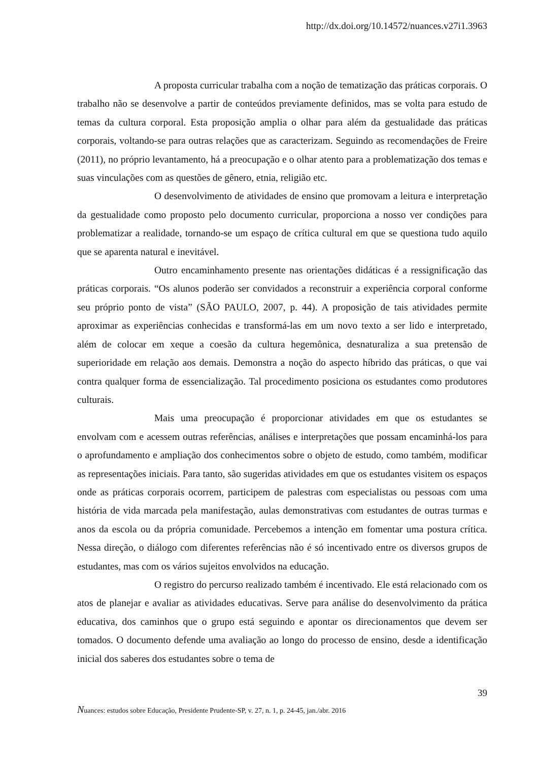http://dx.doi.org/10.14572/nuances.v27i1.3963
A proposta curricular trabalha com a noção de tematização das práticas corporais. O trabalho não se desenvolve a partir de conteúdos previamente definidos, mas se volta para estudo de temas da cultura corporal. Esta proposição amplia o olhar para além da gestualidade das práticas corporais, voltando-se para outras relações que as caracterizam. Seguindo as recomendações de Freire (2011), no próprio levantamento, há a preocupação e o olhar atento para a problematização dos temas e suas vinculações com as questões de gênero, etnia, religião etc.
O desenvolvimento de atividades de ensino que promovam a leitura e interpretação da gestualidade como proposto pelo documento curricular, proporciona a nosso ver condições para problematizar a realidade, tornando-se um espaço de crítica cultural em que se questiona tudo aquilo que se aparenta natural e inevitável.
Outro encaminhamento presente nas orientações didáticas é a ressignificação das práticas corporais. “Os alunos poderão ser convidados a reconstruir a experiência corporal conforme seu próprio ponto de vista” (SÃO PAULO, 2007, p. 44). A proposição de tais atividades permite aproximar as experiências conhecidas e transformá-las em um novo texto a ser lido e interpretado, além de colocar em xeque a coesão da cultura hegemônica, desnaturaliza a sua pretensão de superioridade em relação aos demais. Demonstra a noção do aspecto híbrido das práticas, o que vai contra qualquer forma de essencialização. Tal procedimento posiciona os estudantes como produtores culturais.
Mais uma preocupação é proporcionar atividades em que os estudantes se envolvam com e acessem outras referências, análises e interpretações que possam encaminhá-los para o aprofundamento e ampliação dos conhecimentos sobre o objeto de estudo, como também, modificar as representações iniciais. Para tanto, são sugeridas atividades em que os estudantes visitem os espaços onde as práticas corporais ocorrem, participem de palestras com especialistas ou pessoas com uma história de vida marcada pela manifestação, aulas demonstrativas com estudantes de outras turmas e anos da escola ou da própria comunidade. Percebemos a intenção em fomentar uma postura crítica. Nessa direção, o diálogo com diferentes referências não é só incentivado entre os diversos grupos de estudantes, mas com os vários sujeitos envolvidos na educação.
O registro do percurso realizado também é incentivado. Ele está relacionado com os atos de planejar e avaliar as atividades educativas. Serve para análise do desenvolvimento da prática educativa, dos caminhos que o grupo está seguindo e apontar os direcionamentos que devem ser tomados. O documento defende uma avaliação ao longo do processo de ensino, desde a identificação inicial dos saberes dos estudantes sobre o tema de
39
Nuances: estudos sobre Educação, Presidente Prudente-SP, v. 27, n. 1, p. 24-45, jan./abr. 2016